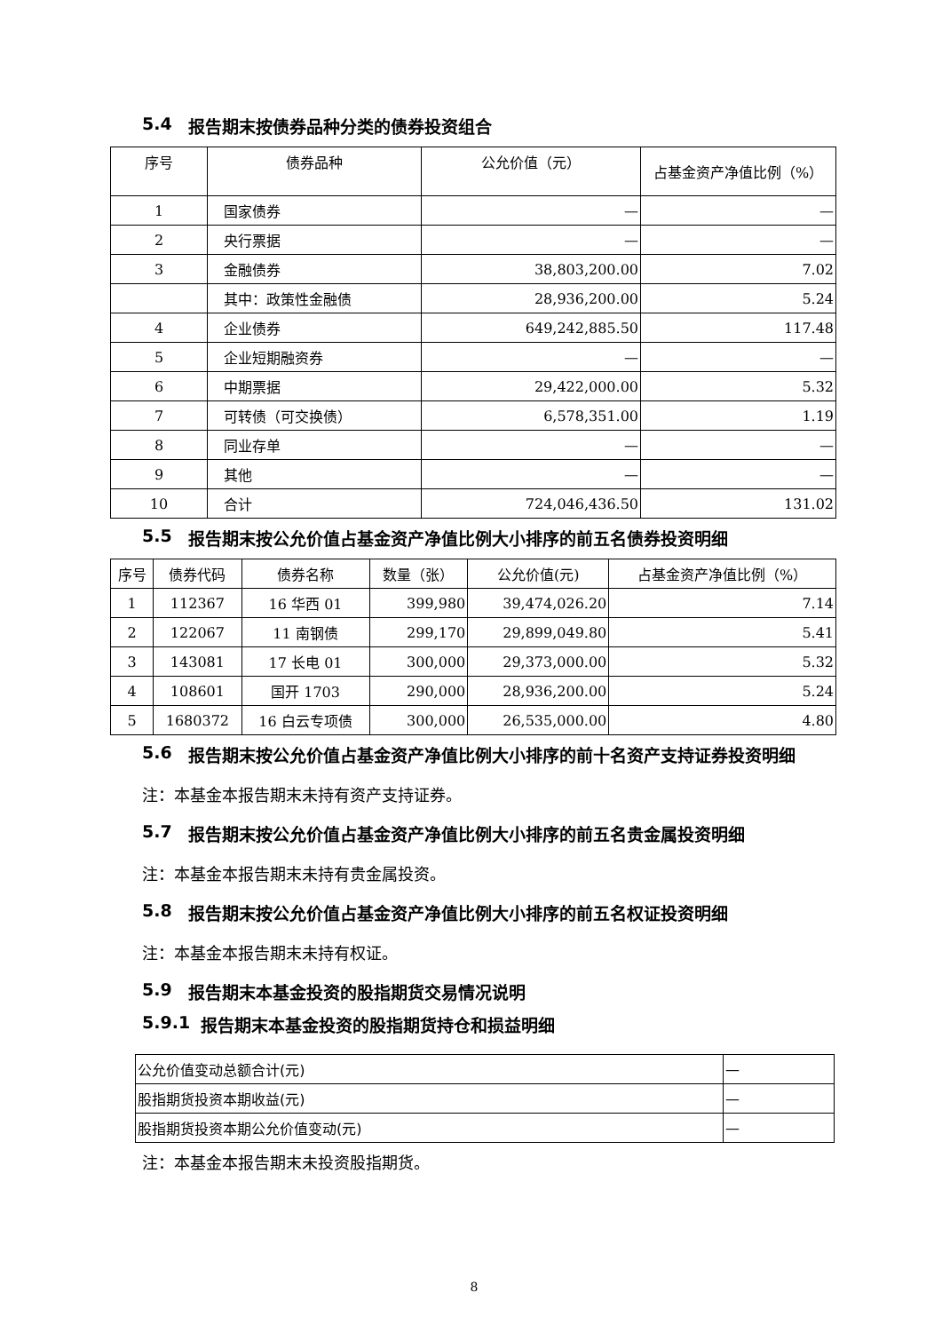5.4 报告期末按债券品种分类的债券投资组合
| 序号 | 债券品种 | 公允价值（元） | 占基金资产净值比例（%） |
| --- | --- | --- | --- |
| 1 | 国家债券 | — | — |
| 2 | 央行票据 | — | — |
| 3 | 金融债券 | 38,803,200.00 | 7.02 |
| | 其中：政策性金融债 | 28,936,200.00 | 5.24 |
| 4 | 企业债券 | 649,242,885.50 | 117.48 |
| 5 | 企业短期融资券 | — | — |
| 6 | 中期票据 | 29,422,000.00 | 5.32 |
| 7 | 可转债（可交换债） | 6,578,351.00 | 1.19 |
| 8 | 同业存单 | — | — |
| 9 | 其他 | — | — |
| 10 | 合计 | 724,046,436.50 | 131.02 |
5.5 报告期末按公允价值占基金资产净值比例大小排序的前五名债券投资明细
| 序号 | 债券代码 | 债券名称 | 数量（张） | 公允价值(元) | 占基金资产净值比例（%） |
| --- | --- | --- | --- | --- | --- |
| 1 | 112367 | 16 华西 01 | 399,980 | 39,474,026.20 | 7.14 |
| 2 | 122067 | 11 南钢债 | 299,170 | 29,899,049.80 | 5.41 |
| 3 | 143081 | 17 长电 01 | 300,000 | 29,373,000.00 | 5.32 |
| 4 | 108601 | 国开 1703 | 290,000 | 28,936,200.00 | 5.24 |
| 5 | 1680372 | 16 白云专项债 | 300,000 | 26,535,000.00 | 4.80 |
5.6 报告期末按公允价值占基金资产净值比例大小排序的前十名资产支持证券投资明细
注：本基金本报告期末未持有资产支持证券。
5.7 报告期末按公允价值占基金资产净值比例大小排序的前五名贵金属投资明细
注：本基金本报告期末未持有贵金属投资。
5.8 报告期末按公允价值占基金资产净值比例大小排序的前五名权证投资明细
注：本基金本报告期末未持有权证。
5.9 报告期末本基金投资的股指期货交易情况说明
5.9.1 报告期末本基金投资的股指期货持仓和损益明细
| 公允价值变动总额合计(元) | — |
| 股指期货投资本期收益(元) | — |
| 股指期货投资本期公允价值变动(元) | — |
注：本基金本报告期末未投资股指期货。
8